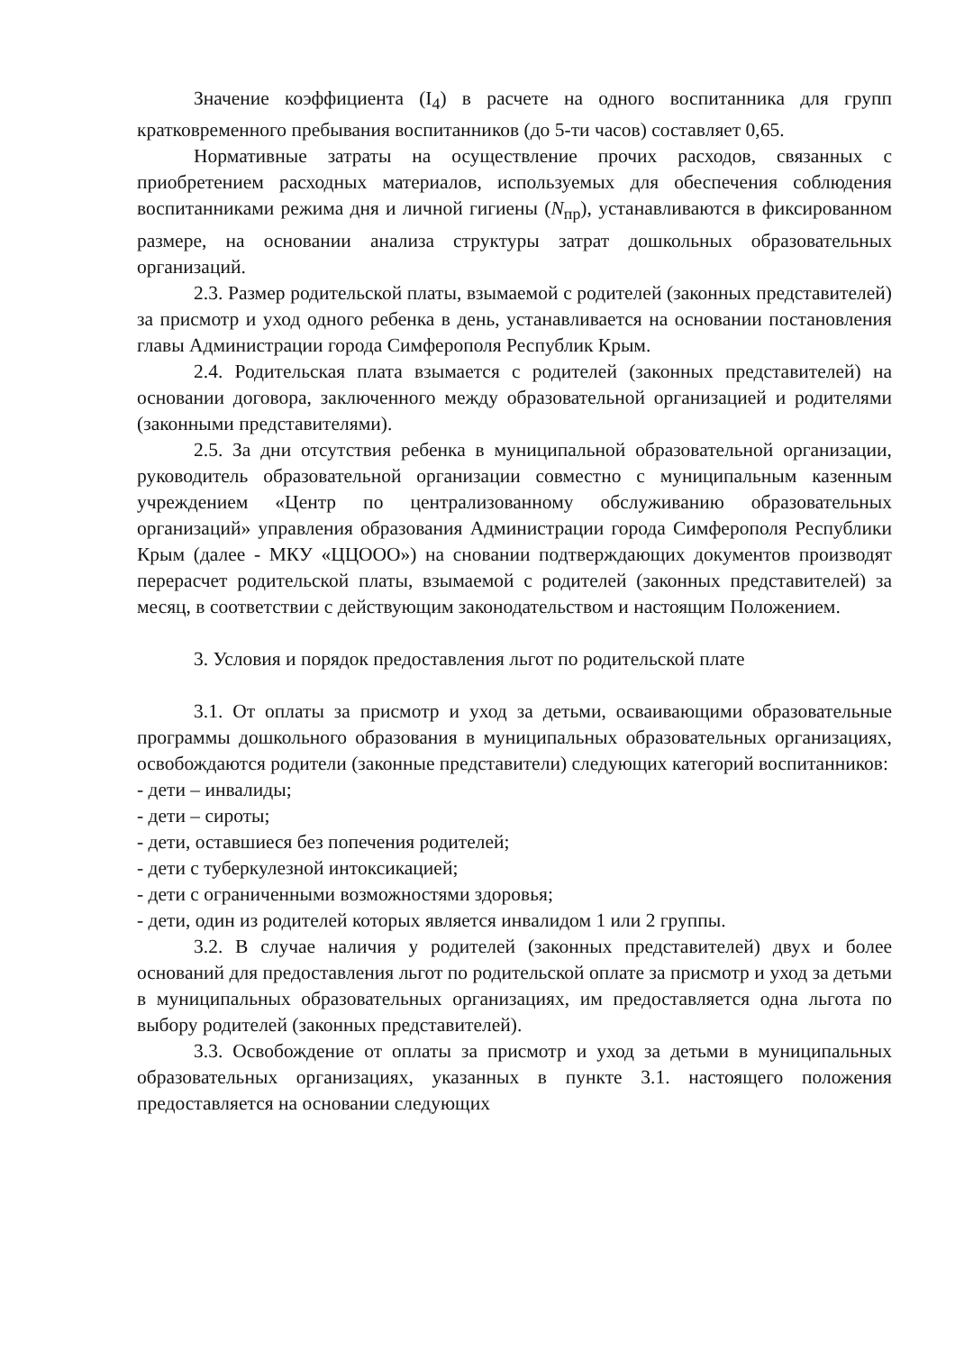Значение коэффициента (I<sub>4</sub>) в расчете на одного воспитанника для групп кратковременного пребывания воспитанников (до 5-ти часов) составляет 0,65.
Нормативные затраты на осуществление прочих расходов, связанных с приобретением расходных материалов, используемых для обеспечения соблюдения воспитанниками режима дня и личной гигиены (N<sub>пр</sub>), устанавливаются в фиксированном размере, на основании анализа структуры затрат дошкольных образовательных организаций.
2.3. Размер родительской платы, взымаемой с родителей (законных представителей) за присмотр и уход одного ребенка в день, устанавливается на основании постановления главы Администрации города Симферополя Республик Крым.
2.4. Родительская плата взымается с родителей (законных представителей) на основании договора, заключенного между образовательной организацией и родителями (законными представителями).
2.5. За дни отсутствия ребенка в муниципальной образовательной организации, руководитель образовательной организации совместно с муниципальным казенным учреждением «Центр по централизованному обслуживанию образовательных организаций» управления образования Администрации города Симферополя Республики Крым (далее - МКУ «ЦЦООО») на сновании подтверждающих документов производят перерасчет родительской платы, взымаемой с родителей (законных представителей) за месяц, в соответствии с действующим законодательством и настоящим Положением.
3. Условия и порядок предоставления льгот по родительской плате
3.1. От оплаты за присмотр и уход за детьми, осваивающими образовательные программы дошкольного образования в муниципальных образовательных организациях, освобождаются родители (законные представители) следующих категорий воспитанников:
- дети – инвалиды;
- дети – сироты;
- дети, оставшиеся без попечения родителей;
- дети с туберкулезной интоксикацией;
- дети с ограниченными возможностями здоровья;
- дети, один из родителей которых является инвалидом 1 или 2 группы.
3.2. В случае наличия у родителей (законных представителей) двух и более оснований для предоставления льгот по родительской оплате за присмотр и уход за детьми в муниципальных образовательных организациях, им предоставляется одна льгота по выбору родителей (законных представителей).
3.3. Освобождение от оплаты за присмотр и уход за детьми в муниципальных образовательных организациях, указанных в пункте 3.1. настоящего положения предоставляется на основании следующих